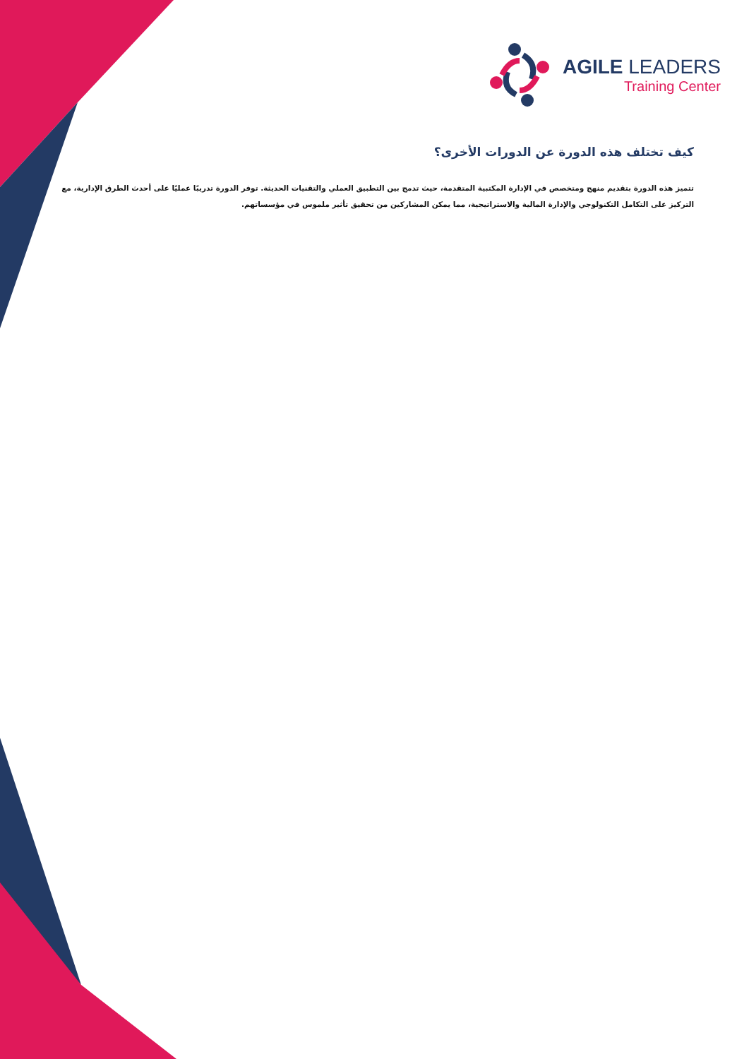AGILE LEADERS
Training Center
كيف تختلف هذه الدورة عن الدورات الأخرى؟
تتميز هذه الدورة بتقديم منهج ومتخصص في الإدارة المكتبية المتقدمة، حيث تدمج بين التطبيق العملي والتقنيات الحديثة. توفر الدورة تدريبًا عمليًا على أحدث الطرق الإدارية، مع التركيز على التكامل التكنولوجي والإدارة المالية والاستراتيجية، مما يمكن المشاركين من تحقيق تأثير ملموس في مؤسساتهم.